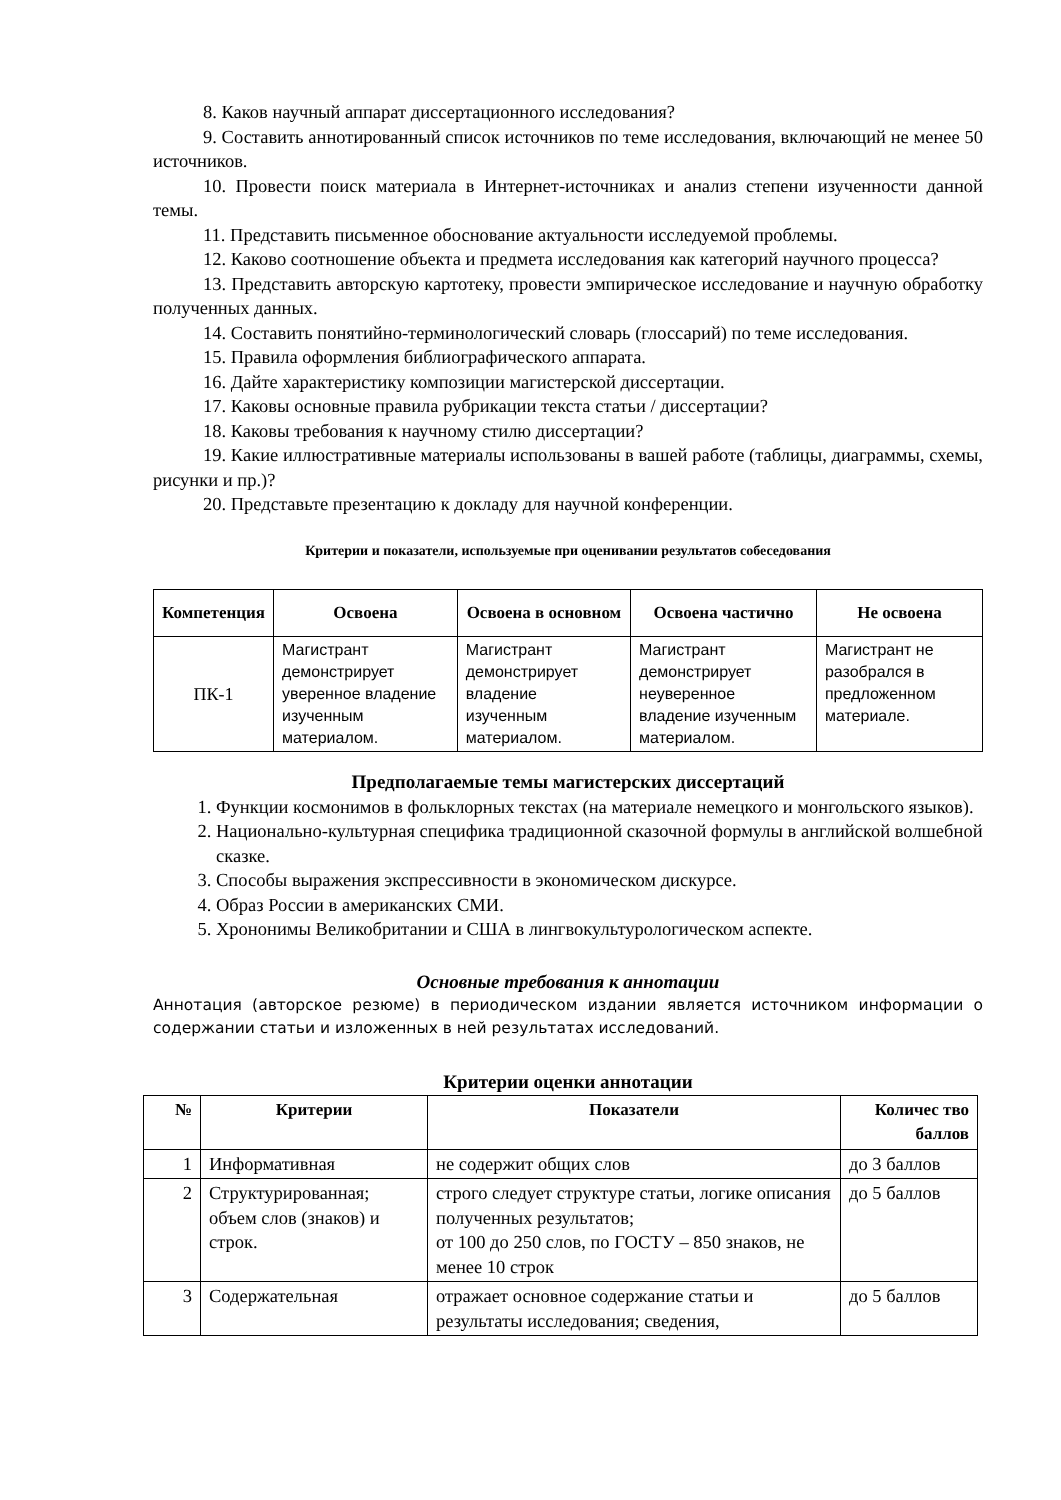8. Каков научный аппарат диссертационного исследования?
9. Составить аннотированный список источников по теме исследования, включающий не менее 50 источников.
10. Провести поиск материала в Интернет-источниках и анализ степени изученности данной темы.
11. Представить письменное обоснование актуальности исследуемой проблемы.
12. Каково соотношение объекта и предмета исследования как категорий научного процесса?
13. Представить авторскую картотеку, провести эмпирическое исследование и научную обработку полученных данных.
14. Составить понятийно-терминологический словарь (глоссарий) по теме исследования.
15. Правила оформления библиографического аппарата.
16. Дайте характеристику композиции магистерской диссертации.
17. Каковы основные правила рубрикации текста статьи / диссертации?
18. Каковы требования к научному стилю диссертации?
19. Какие иллюстративные материалы использованы в вашей работе (таблицы, диаграммы, схемы, рисунки и пр.)?
20. Представьте презентацию к докладу для научной конференции.
Критерии и показатели, используемые при оценивании результатов собеседования
| Компетенция | Освоена | Освоена в основном | Освоена частично | Не освоена |
| --- | --- | --- | --- | --- |
| ПК-1 | Магистрант демонстрирует уверенное владение изученным материалом. | Магистрант демонстрирует владение изученным материалом. | Магистрант демонстрирует неуверенное владение изученным материалом. | Магистрант не разобрался в предложенном материале. |
Предполагаемые темы магистерских диссертаций
1. Функции космонимов в фольклорных текстах (на материале немецкого и монгольского языков).
2. Национально-культурная специфика традиционной сказочной формулы в английской волшебной сказке.
3. Способы выражения экспрессивности в экономическом дискурсе.
4. Образ России в американских СМИ.
5. Хрононимы Великобритании и США в лингвокультурологическом аспекте.
Основные требования к аннотации
Аннотация (авторское резюме) в периодическом издании является источником информации о содержании статьи и изложенных в ней результатах исследований.
Критерии оценки аннотации
| № | Критерии | Показатели | Количес тво баллов |
| --- | --- | --- | --- |
| 1 | Информативная | не содержит общих слов | до 3 баллов |
| 2 | Структурированная; объем слов (знаков) и строк. | строго следует структуре статьи, логике описания полученных результатов; от 100 до 250 слов, по ГОСТУ – 850 знаков, не менее 10 строк | до 5 баллов |
| 3 | Содержательная | отражает основное содержание статьи и результаты исследования; сведения, | до 5 баллов |